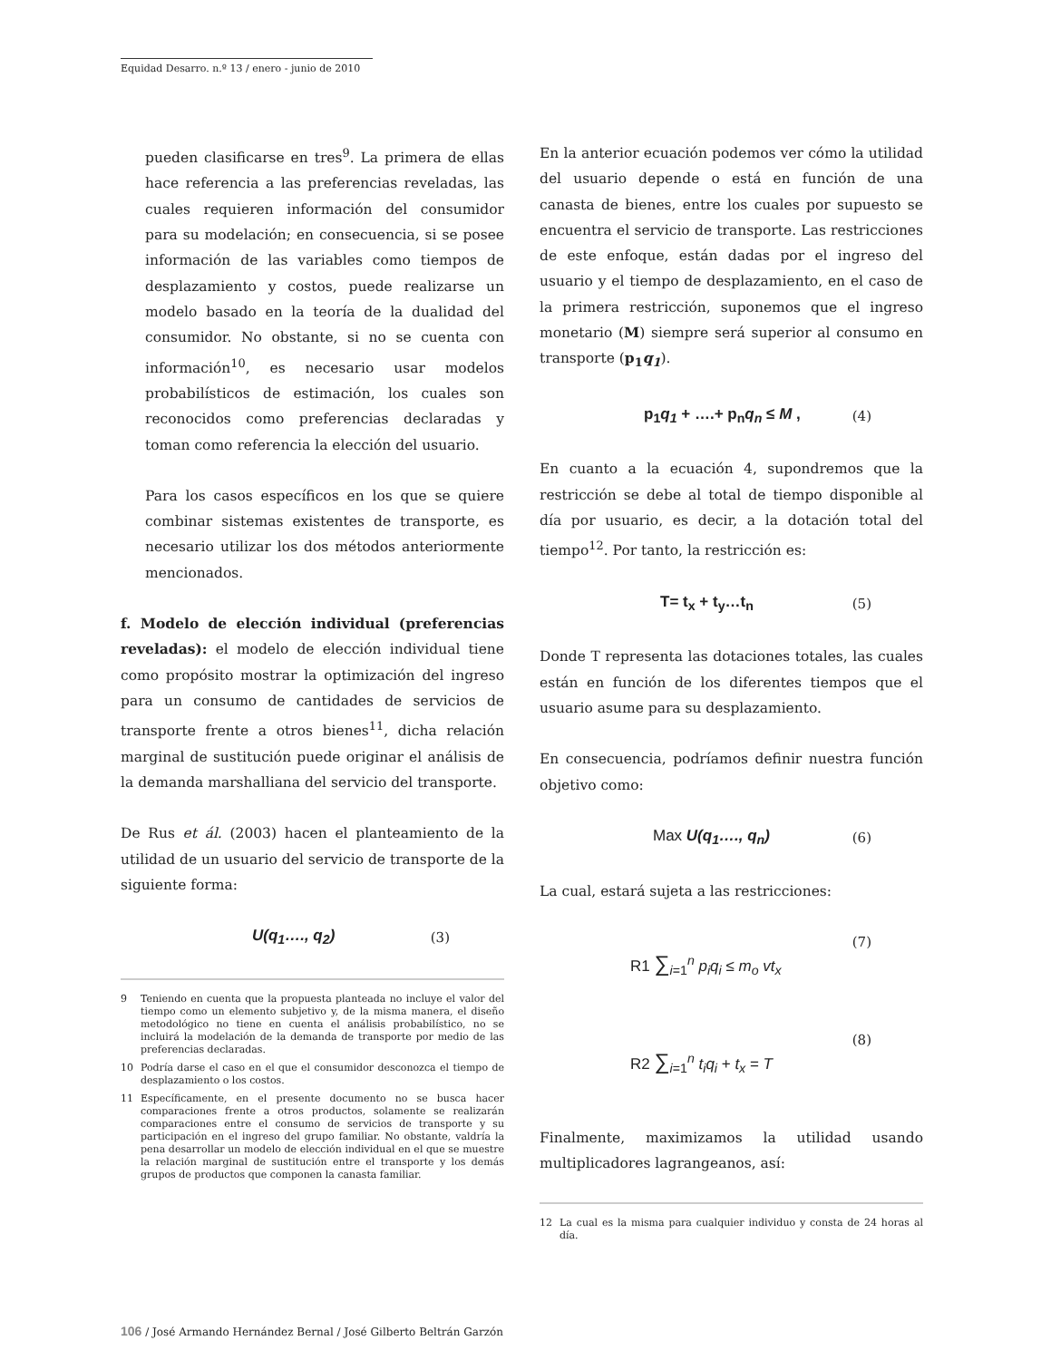Equidad Desarro. n.º 13 / enero - junio de 2010
pueden clasificarse en tres<sup>9</sup>. La primera de ellas hace referencia a las preferencias reveladas, las cuales requieren información del consumidor para su modelación; en consecuencia, si se posee información de las variables como tiempos de desplazamiento y costos, puede realizarse un modelo basado en la teoría de la dualidad del consumidor. No obstante, si no se cuenta con información<sup>10</sup>, es necesario usar modelos probabilísticos de estimación, los cuales son reconocidos como preferencias declaradas y toman como referencia la elección del usuario.
Para los casos específicos en los que se quiere combinar sistemas existentes de transporte, es necesario utilizar los dos métodos anteriormente mencionados.
f. Modelo de elección individual (preferencias reveladas): el modelo de elección individual tiene como propósito mostrar la optimización del ingreso para un consumo de cantidades de servicios de transporte frente a otros bienes<sup>11</sup>, dicha relación marginal de sustitución puede originar el análisis de la demanda marshalliana del servicio del transporte.
De Rus et ál. (2003) hacen el planteamiento de la utilidad de un usuario del servicio de transporte de la siguiente forma:
U(q<sub>1</sub>…., q<sub>2</sub>) (3)
9 Teniendo en cuenta que la propuesta planteada no incluye el valor del tiempo como un elemento subjetivo y, de la misma manera, el diseño metodológico no tiene en cuenta el análisis probabilístico, no se incluirá la modelación de la demanda de transporte por medio de las preferencias declaradas.
10 Podría darse el caso en el que el consumidor desconozca el tiempo de desplazamiento o los costos.
11 Específicamente, en el presente documento no se busca hacer comparaciones frente a otros productos, solamente se realizarán comparaciones entre el consumo de servicios de transporte y su participación en el ingreso del grupo familiar. No obstante, valdría la pena desarrollar un modelo de elección individual en el que se muestre la relación marginal de sustitución entre el transporte y los demás grupos de productos que componen la canasta familiar.
En la anterior ecuación podemos ver cómo la utilidad del usuario depende o está en función de una canasta de bienes, entre los cuales por supuesto se encuentra el servicio de transporte. Las restricciones de este enfoque, están dadas por el ingreso del usuario y el tiempo de desplazamiento, en el caso de la primera restricción, suponemos que el ingreso monetario (M) siempre será superior al consumo en transporte (p<sub>1</sub>q<sub>1</sub>).
p<sub>1</sub>q<sub>1</sub> + ….+ p<sub>n</sub>q<sub>n</sub> ≤ M , (4)
En cuanto a la ecuación 4, supondremos que la restricción se debe al total de tiempo disponible al día por usuario, es decir, a la dotación total del tiempo<sup>12</sup>. Por tanto, la restricción es:
T= t<sub>x</sub> + t<sub>y</sub>…t<sub>n</sub> (5)
Donde T representa las dotaciones totales, las cuales están en función de los diferentes tiempos que el usuario asume para su desplazamiento.
En consecuencia, podríamos definir nuestra función objetivo como:
Max U(q<sub>1</sub>…., q<sub>n</sub>) (6)
La cual, estará sujeta a las restricciones:
R1 ∑<sub>i=1</sub><sup>n</sup> p<sub>i</sub>q<sub>i</sub> ≤ m<sub>o</sub> vt<sub>x</sub> (7)
R2 ∑<sub>i=1</sub><sup>n</sup> t<sub>i</sub>q<sub>i</sub> + t<sub>x</sub> = T (8)
Finalmente, maximizamos la utilidad usando multiplicadores lagrangeanos, así:
12 La cual es la misma para cualquier individuo y consta de 24 horas al día.
106 / José Armando Hernández Bernal / José Gilberto Beltrán Garzón